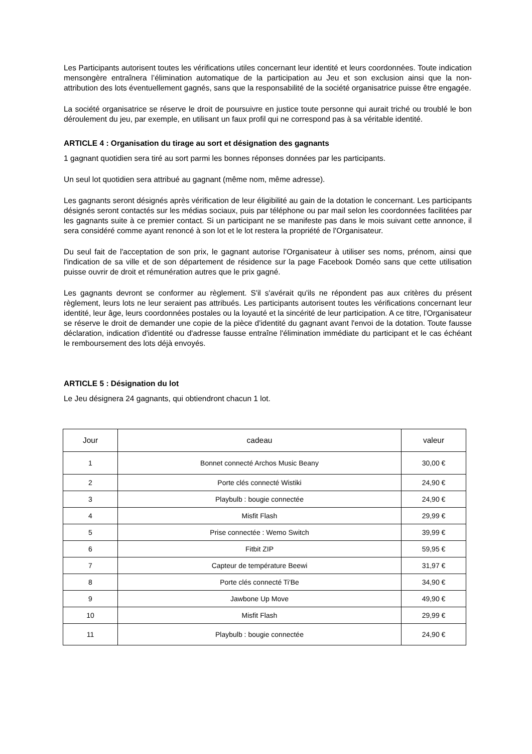Les Participants autorisent toutes les vérifications utiles concernant leur identité et leurs coordonnées. Toute indication mensongère entraînera l’élimination automatique de la participation au Jeu et son exclusion ainsi que la non-attribution des lots éventuellement gagnés, sans que la responsabilité de la société organisatrice puisse être engagée.
La société organisatrice se réserve le droit de poursuivre en justice toute personne qui aurait triché ou troublé le bon déroulement du jeu, par exemple, en utilisant un faux profil qui ne correspond pas à sa véritable identité.
ARTICLE 4 : Organisation du tirage au sort et désignation des gagnants
1 gagnant quotidien sera tiré au sort parmi les bonnes réponses données par les participants.
Un seul lot quotidien sera attribué au gagnant (même nom, même adresse).
Les gagnants seront désignés après vérification de leur éligibilité au gain de la dotation le concernant. Les participants désignés seront contactés sur les médias sociaux, puis par téléphone ou par mail selon les coordonnées facilitées par les gagnants suite à ce premier contact. Si un participant ne se manifeste pas dans le mois suivant cette annonce, il sera considéré comme ayant renoncé à son lot et le lot restera la propriété de l'Organisateur.
Du seul fait de l'acceptation de son prix, le gagnant autorise l'Organisateur à utiliser ses noms, prénom, ainsi que l'indication de sa ville et de son département de résidence sur la page Facebook Doméo sans que cette utilisation puisse ouvrir de droit et rémunération autres que le prix gagné.
Les gagnants devront se conformer au règlement. S'il s'avérait qu'ils ne répondent pas aux critères du présent règlement, leurs lots ne leur seraient pas attribués. Les participants autorisent toutes les vérifications concernant leur identité, leur âge, leurs coordonnées postales ou la loyauté et la sincérité de leur participation. A ce titre, l'Organisateur se réserve le droit de demander une copie de la pièce d'identité du gagnant avant l'envoi de la dotation. Toute fausse déclaration, indication d'identité ou d'adresse fausse entraîne l'élimination immédiate du participant et le cas échéant le remboursement des lots déjà envoyés.
ARTICLE 5 : Désignation du lot
Le Jeu désignera 24 gagnants, qui obtiendront chacun 1 lot.
| Jour | cadeau | valeur |
| --- | --- | --- |
| 1 | Bonnet connecté Archos Music Beany | 30,00 € |
| 2 | Porte clés connecté Wistiki | 24,90 € |
| 3 | Playbulb : bougie connectée | 24,90 € |
| 4 | Misfit Flash | 29,99 € |
| 5 | Prise connectée : Wemo Switch | 39,99 € |
| 6 | Fitbit ZIP | 59,95 € |
| 7 | Capteur de température Beewi | 31,97 € |
| 8 | Porte clés connecté Ti'Be | 34,90 € |
| 9 | Jawbone Up Move | 49,90 € |
| 10 | Misfit Flash | 29,99 € |
| 11 | Playbulb : bougie connectée | 24,90 € |